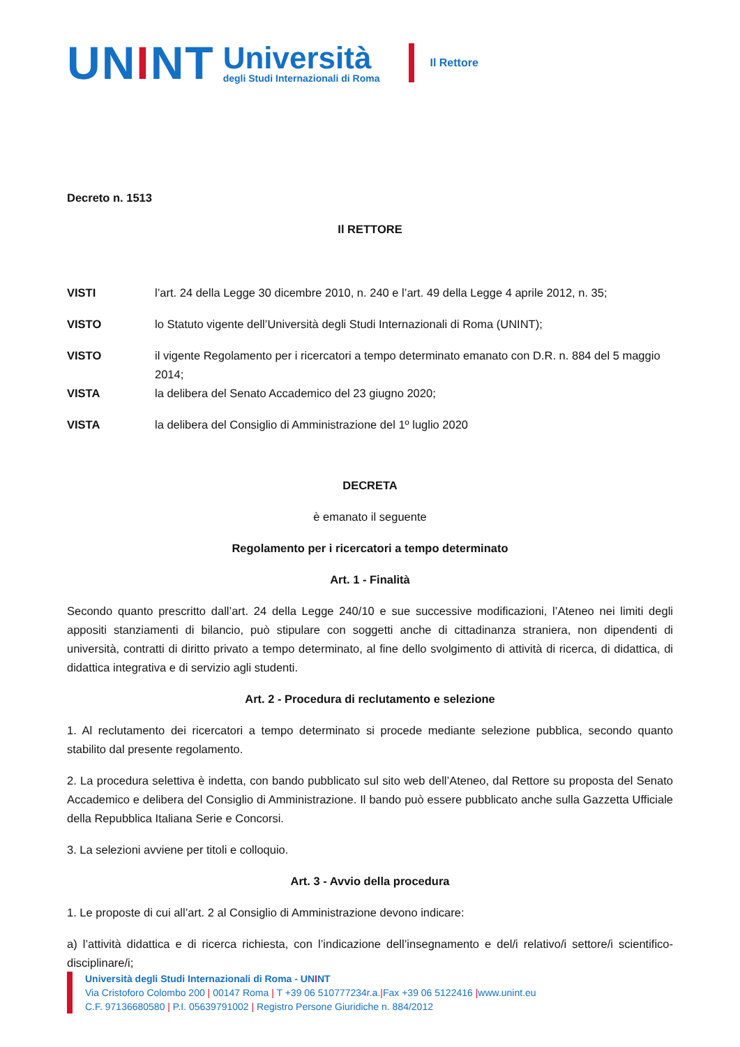UNINT
Università
degli Studi Internazionali di Roma
Il Rettore
Decreto n. 1513
Il RETTORE
VISTI l’art. 24 della Legge 30 dicembre 2010, n. 240 e l’art. 49 della Legge 4 aprile 2012, n. 35;
VISTO lo Statuto vigente dell’Università degli Studi Internazionali di Roma (UNINT);
VISTO il vigente Regolamento per i ricercatori a tempo determinato emanato con D.R. n. 884 del 5 maggio 2014;
VISTA la delibera del Senato Accademico del 23 giugno 2020;
VISTA la delibera del Consiglio di Amministrazione del 1º luglio 2020
DECRETA
è emanato il seguente
Regolamento per i ricercatori a tempo determinato
Art. 1 - Finalità
Secondo quanto prescritto dall’art. 24 della Legge 240/10 e sue successive modificazioni, l’Ateneo nei limiti degli appositi stanziamenti di bilancio, può stipulare con soggetti anche di cittadinanza straniera, non dipendenti di università, contratti di diritto privato a tempo determinato, al fine dello svolgimento di attività di ricerca, di didattica, di didattica integrativa e di servizio agli studenti.
Art. 2 - Procedura di reclutamento e selezione
1. Al reclutamento dei ricercatori a tempo determinato si procede mediante selezione pubblica, secondo quanto stabilito dal presente regolamento.
2. La procedura selettiva è indetta, con bando pubblicato sul sito web dell’Ateneo, dal Rettore su proposta del Senato Accademico e delibera del Consiglio di Amministrazione. Il bando può essere pubblicato anche sulla Gazzetta Ufficiale della Repubblica Italiana Serie e Concorsi.
3. La selezioni avviene per titoli e colloquio.
Art. 3 - Avvio della procedura
1. Le proposte di cui all’art. 2 al Consiglio di Amministrazione devono indicare:
a) l’attività didattica e di ricerca richiesta, con l’indicazione dell’insegnamento e del/i relativo/i settore/i scientifico-disciplinare/i;
Università degli Studi Internazionali di Roma - UNINT
Via Cristoforo Colombo 200 | 00147 Roma | T +39 06 510777234r.a.|Fax +39 06 5122416 |www.unint.eu
C.F. 97136680580 | P.I. 05639791002 | Registro Persone Giuridiche n. 884/2012